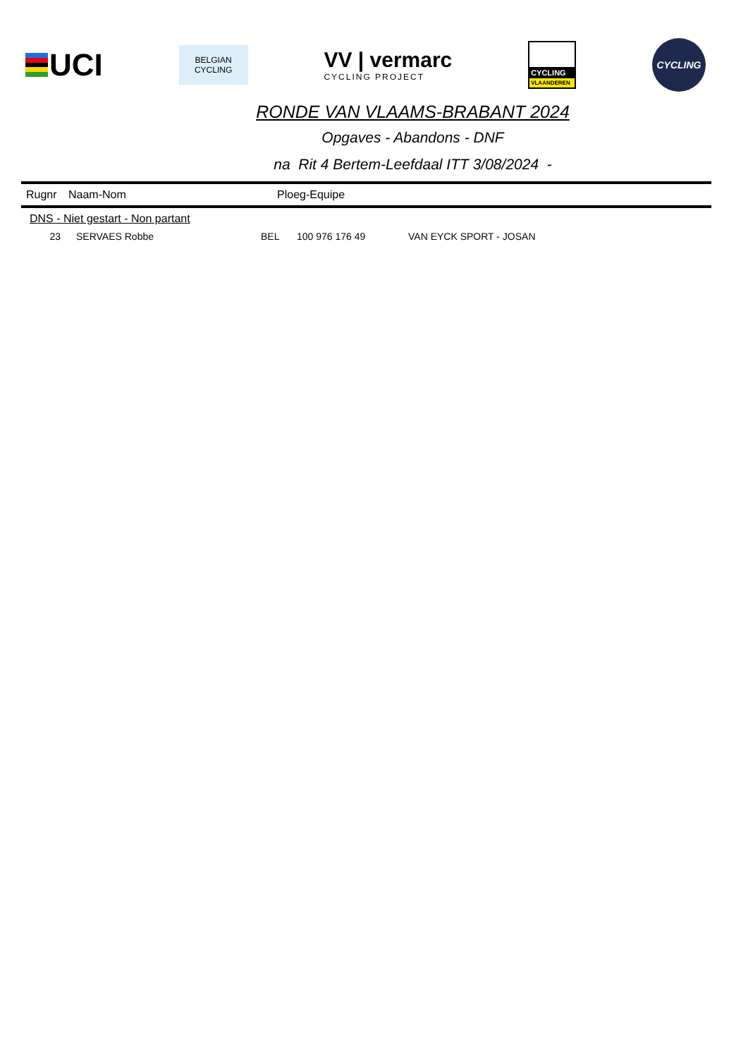UCI
BELGIAN
CYCLING
VV | vermarc
CYCLING PROJECT
CYCLING
VLAANDEREN
CYCLING
RONDE VAN VLAAMS-BRABANT 2024
Opgaves - Abandons - DNF
na Rit 4 Bertem-Leefdaal ITT 3/08/2024 -
Rugnr Naam-Nom Ploeg-Equipe
DNS - Niet gestart - Non partant
| 23 | SERVAES Robbe | BEL | 100 976 176 49 | VAN EYCK SPORT - JOSAN |